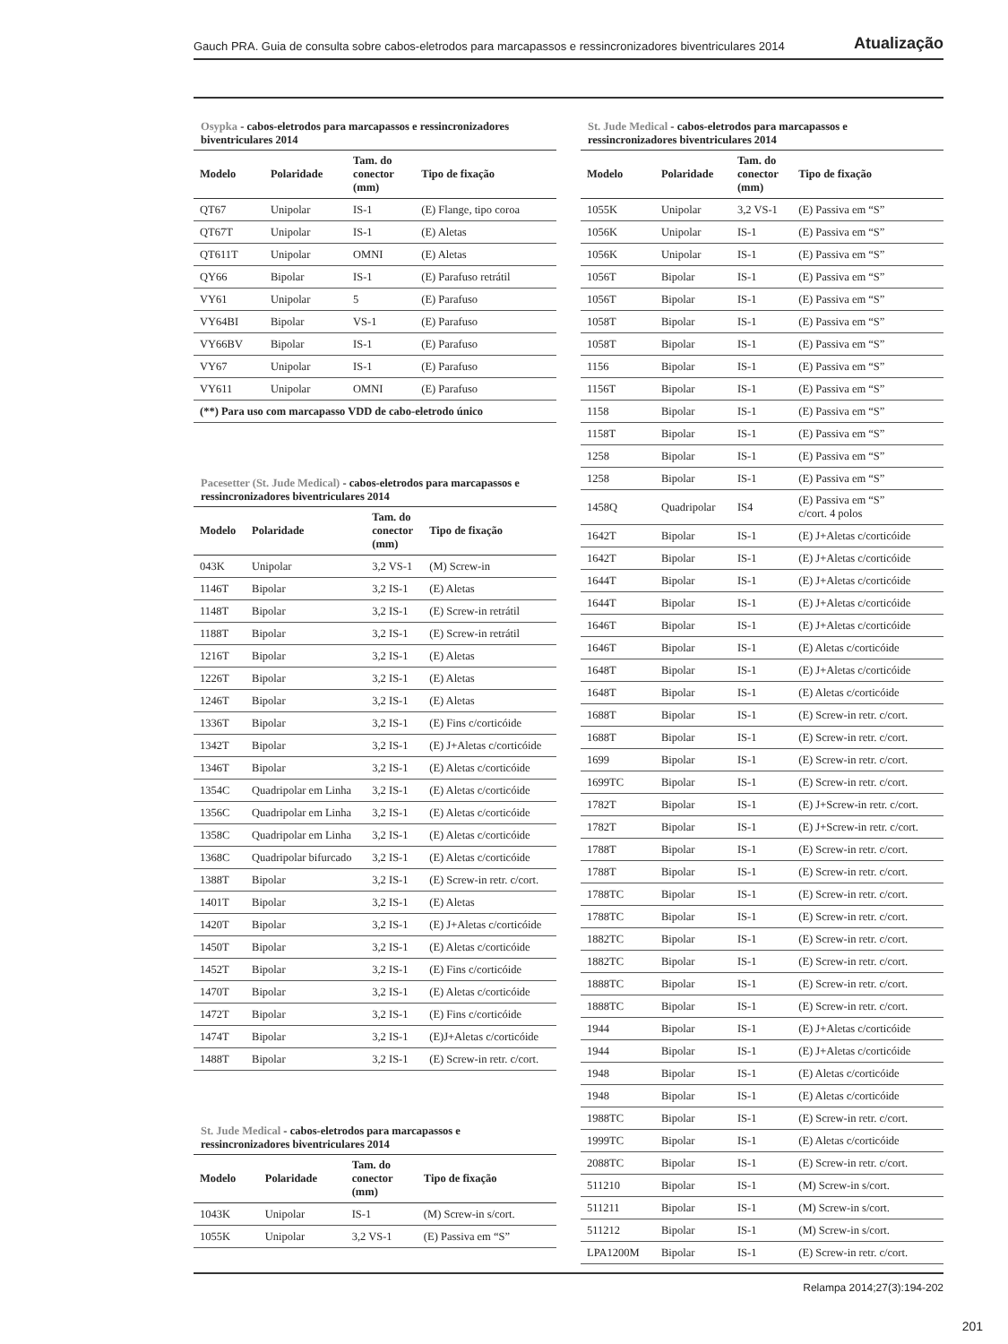Gauch PRA. Guia de consulta sobre cabos-eletrodos para marcapassos e ressincronizadores biventriculares 2014 Atualização
Osypka - cabos-eletrodos para marcapassos e ressincronizadores biventriculares 2014
| Modelo | Polaridade | Tam. do conector (mm) | Tipo de fixação |
| --- | --- | --- | --- |
| QT67 | Unipolar | IS-1 | (E) Flange, tipo coroa |
| QT67T | Unipolar | IS-1 | (E) Aletas |
| QT611T | Unipolar | OMNI | (E) Aletas |
| QY66 | Bipolar | IS-1 | (E) Parafuso retrátil |
| VY61 | Unipolar | 5 | (E) Parafuso |
| VY64BI | Bipolar | VS-1 | (E) Parafuso |
| VY66BV | Bipolar | IS-1 | (E) Parafuso |
| VY67 | Unipolar | IS-1 | (E) Parafuso |
| VY611 | Unipolar | OMNI | (E) Parafuso |
| (**) Para uso com marcapasso VDD de cabo-eletrodo único | | | |
Pacesetter (St. Jude Medical) - cabos-eletrodos para marcapassos e ressincronizadores biventriculares 2014
| Modelo | Polaridade | Tam. do conector (mm) | Tipo de fixação |
| --- | --- | --- | --- |
| 043K | Unipolar | 3,2 VS-1 | (M) Screw-in |
| 1146T | Bipolar | 3,2 IS-1 | (E) Aletas |
| 1148T | Bipolar | 3,2 IS-1 | (E) Screw-in retrátil |
| 1188T | Bipolar | 3,2 IS-1 | (E) Screw-in retrátil |
| 1216T | Bipolar | 3,2 IS-1 | (E) Aletas |
| 1226T | Bipolar | 3,2 IS-1 | (E) Aletas |
| 1246T | Bipolar | 3,2 IS-1 | (E) Aletas |
| 1336T | Bipolar | 3,2 IS-1 | (E) Fins c/corticóide |
| 1342T | Bipolar | 3,2 IS-1 | (E) J+Aletas c/corticóide |
| 1346T | Bipolar | 3,2 IS-1 | (E) Aletas c/corticóide |
| 1354C | Quadripolar em Linha | 3,2 IS-1 | (E) Aletas c/corticóide |
| 1356C | Quadripolar em Linha | 3,2 IS-1 | (E) Aletas c/corticóide |
| 1358C | Quadripolar em Linha | 3,2 IS-1 | (E) Aletas c/corticóide |
| 1368C | Quadripolar bifurcado | 3,2 IS-1 | (E) Aletas c/corticóide |
| 1388T | Bipolar | 3,2 IS-1 | (E) Screw-in retr. c/cort. |
| 1401T | Bipolar | 3,2 IS-1 | (E) Aletas |
| 1420T | Bipolar | 3,2 IS-1 | (E) J+Aletas c/corticóide |
| 1450T | Bipolar | 3,2 IS-1 | (E) Aletas c/corticóide |
| 1452T | Bipolar | 3,2 IS-1 | (E) Fins c/corticóide |
| 1470T | Bipolar | 3,2 IS-1 | (E) Aletas c/corticóide |
| 1472T | Bipolar | 3,2 IS-1 | (E) Fins c/corticóide |
| 1474T | Bipolar | 3,2 IS-1 | (E)J+Aletas c/corticóide |
| 1488T | Bipolar | 3,2 IS-1 | (E) Screw-in retr. c/cort. |
St. Jude Medical - cabos-eletrodos para marcapassos e ressincronizadores biventriculares 2014
| Modelo | Polaridade | Tam. do conector (mm) | Tipo de fixação |
| --- | --- | --- | --- |
| 1043K | Unipolar | IS-1 | (M) Screw-in s/cort. |
| 1055K | Unipolar | 3,2 VS-1 | (E) Passiva em “S” |
St. Jude Medical - cabos-eletrodos para marcapassos e ressincronizadores biventriculares 2014
| Modelo | Polaridade | Tam. do conector (mm) | Tipo de fixação |
| --- | --- | --- | --- |
| 1055K | Unipolar | 3,2 VS-1 | (E) Passiva em “S” |
| 1056K | Unipolar | IS-1 | (E) Passiva em “S” |
| 1056K | Unipolar | IS-1 | (E) Passiva em “S” |
| 1056T | Bipolar | IS-1 | (E) Passiva em “S” |
| 1056T | Bipolar | IS-1 | (E) Passiva em “S” |
| 1058T | Bipolar | IS-1 | (E) Passiva em “S” |
| 1058T | Bipolar | IS-1 | (E) Passiva em “S” |
| 1156 | Bipolar | IS-1 | (E) Passiva em “S” |
| 1156T | Bipolar | IS-1 | (E) Passiva em “S” |
| 1158 | Bipolar | IS-1 | (E) Passiva em “S” |
| 1158T | Bipolar | IS-1 | (E) Passiva em “S” |
| 1258 | Bipolar | IS-1 | (E) Passiva em “S” |
| 1258 | Bipolar | IS-1 | (E) Passiva em “S” |
| 1458Q | Quadripolar | IS4 | (E) Passiva em “S” c/cort. 4 polos |
| 1642T | Bipolar | IS-1 | (E) J+Aletas c/corticóide |
| 1642T | Bipolar | IS-1 | (E) J+Aletas c/corticóide |
| 1644T | Bipolar | IS-1 | (E) J+Aletas c/corticóide |
| 1644T | Bipolar | IS-1 | (E) J+Aletas c/corticóide |
| 1646T | Bipolar | IS-1 | (E) J+Aletas c/corticóide |
| 1646T | Bipolar | IS-1 | (E) Aletas c/corticóide |
| 1648T | Bipolar | IS-1 | (E) J+Aletas c/corticóide |
| 1648T | Bipolar | IS-1 | (E) Aletas c/corticóide |
| 1688T | Bipolar | IS-1 | (E) Screw-in retr. c/cort. |
| 1688T | Bipolar | IS-1 | (E) Screw-in retr. c/cort. |
| 1699 | Bipolar | IS-1 | (E) Screw-in retr. c/cort. |
| 1699TC | Bipolar | IS-1 | (E) Screw-in retr. c/cort. |
| 1782T | Bipolar | IS-1 | (E) J+Screw-in retr. c/cort. |
| 1782T | Bipolar | IS-1 | (E) J+Screw-in retr. c/cort. |
| 1788T | Bipolar | IS-1 | (E) Screw-in retr. c/cort. |
| 1788T | Bipolar | IS-1 | (E) Screw-in retr. c/cort. |
| 1788TC | Bipolar | IS-1 | (E) Screw-in retr. c/cort. |
| 1788TC | Bipolar | IS-1 | (E) Screw-in retr. c/cort. |
| 1882TC | Bipolar | IS-1 | (E) Screw-in retr. c/cort. |
| 1882TC | Bipolar | IS-1 | (E) Screw-in retr. c/cort. |
| 1888TC | Bipolar | IS-1 | (E) Screw-in retr. c/cort. |
| 1888TC | Bipolar | IS-1 | (E) Screw-in retr. c/cort. |
| 1944 | Bipolar | IS-1 | (E) J+Aletas c/corticóide |
| 1944 | Bipolar | IS-1 | (E) J+Aletas c/corticóide |
| 1948 | Bipolar | IS-1 | (E) Aletas c/corticóide |
| 1948 | Bipolar | IS-1 | (E) Aletas c/corticóide |
| 1988TC | Bipolar | IS-1 | (E) Screw-in retr. c/cort. |
| 1999TC | Bipolar | IS-1 | (E) Aletas c/corticóide |
| 2088TC | Bipolar | IS-1 | (E) Screw-in retr. c/cort. |
| 511210 | Bipolar | IS-1 | (M) Screw-in s/cort. |
| 511211 | Bipolar | IS-1 | (M) Screw-in s/cort. |
| 511212 | Bipolar | IS-1 | (M) Screw-in s/cort. |
| LPA1200M | Bipolar | IS-1 | (E) Screw-in retr. c/cort. |
Relampa 2014;27(3):194-202
201